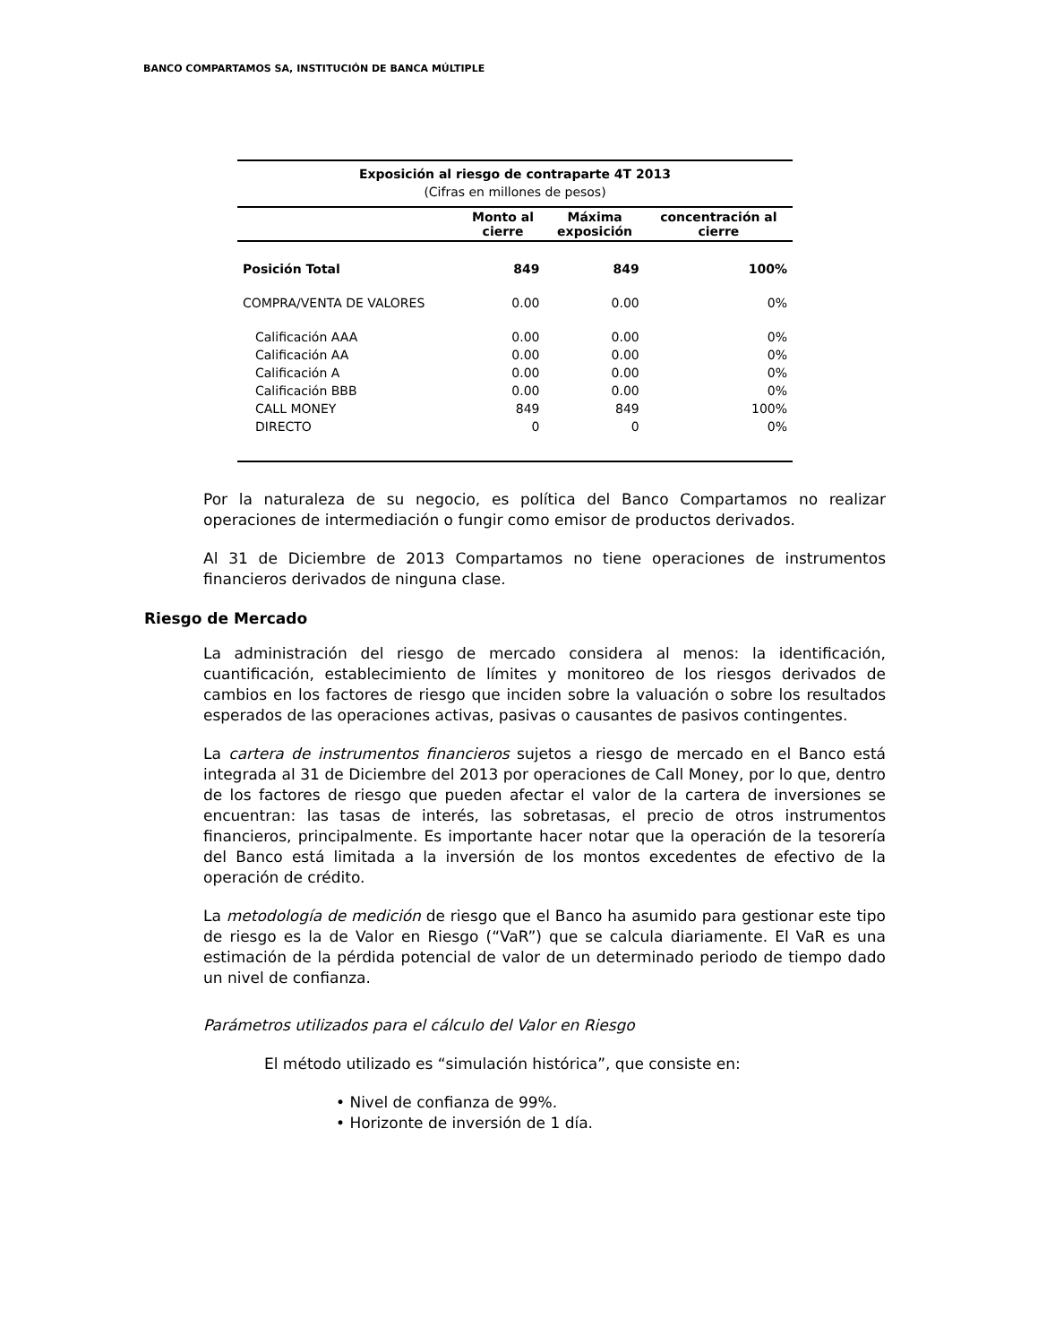BANCO COMPARTAMOS SA, INSTITUCIÓN DE BANCA MÚLTIPLE
| Exposición al riesgo de contraparte 4T 2013 | | | |
| --- | --- | --- | --- |
| (Cifras en millones de pesos) | | | |
| | Monto al cierre | Máxima exposición | concentración al cierre |
| Posición Total | 849 | 849 | 100% |
| COMPRA/VENTA DE VALORES | 0.00 | 0.00 | 0% |
| Calificación AAA | 0.00 | 0.00 | 0% |
| Calificación AA | 0.00 | 0.00 | 0% |
| Calificación A | 0.00 | 0.00 | 0% |
| Calificación BBB | 0.00 | 0.00 | 0% |
| CALL MONEY | 849 | 849 | 100% |
| DIRECTO | 0 | 0 | 0% |
Por la naturaleza de su negocio, es política del Banco Compartamos no realizar operaciones de intermediación o fungir como emisor de productos derivados.
Al 31 de Diciembre de 2013 Compartamos no tiene operaciones de instrumentos financieros derivados de ninguna clase.
Riesgo de Mercado
La administración del riesgo de mercado considera al menos: la identificación, cuantificación, establecimiento de límites y monitoreo de los riesgos derivados de cambios en los factores de riesgo que inciden sobre la valuación o sobre los resultados esperados de las operaciones activas, pasivas o causantes de pasivos contingentes.
La cartera de instrumentos financieros sujetos a riesgo de mercado en el Banco está integrada al 31 de Diciembre del 2013 por operaciones de Call Money, por lo que, dentro de los factores de riesgo que pueden afectar el valor de la cartera de inversiones se encuentran: las tasas de interés, las sobretasas, el precio de otros instrumentos financieros, principalmente. Es importante hacer notar que la operación de la tesorería del Banco está limitada a la inversión de los montos excedentes de efectivo de la operación de crédito.
La metodología de medición de riesgo que el Banco ha asumido para gestionar este tipo de riesgo es la de Valor en Riesgo (“VaR”) que se calcula diariamente. El VaR es una estimación de la pérdida potencial de valor de un determinado periodo de tiempo dado un nivel de confianza.
Parámetros utilizados para el cálculo del Valor en Riesgo
El método utilizado es “simulación histórica”, que consiste en:
• Nivel de confianza de 99%.
• Horizonte de inversión de 1 día.